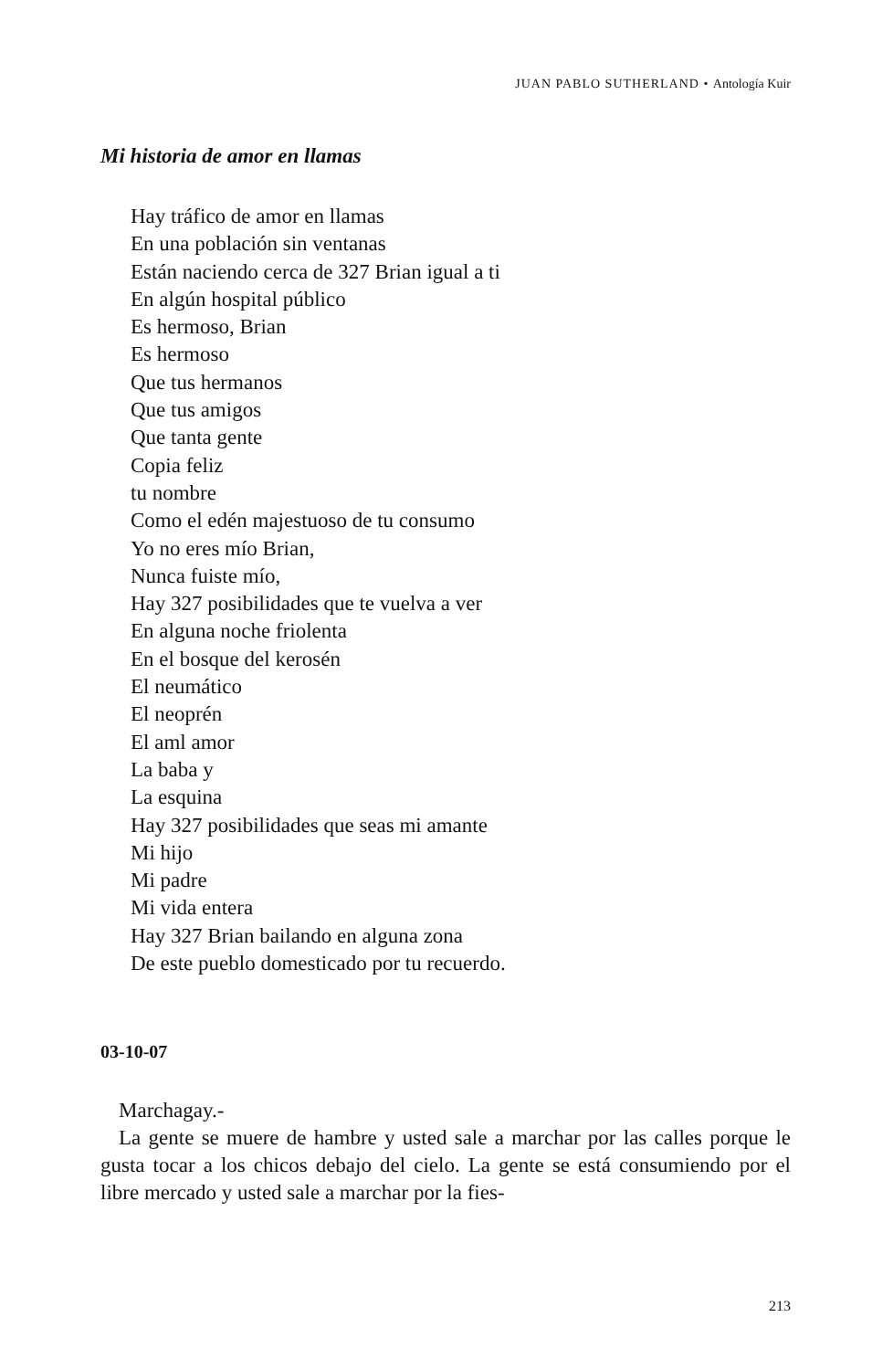JUAN PABLO SUTHERLAND • Antología Kuir
Mi historia de amor en llamas
Hay tráfico de amor en llamas
En una población sin ventanas
Están naciendo cerca de 327 Brian igual a ti
En algún hospital público
Es hermoso, Brian
Es hermoso
Que tus hermanos
Que tus amigos
Que tanta gente
Copia feliz
tu nombre
Como el edén majestuoso de tu consumo
Yo no eres mío Brian,
Nunca fuiste mío,
Hay 327 posibilidades que te vuelva a ver
En alguna noche friolenta
En el bosque del kerosén
El neumático
El neoprén
El aml amor
La baba y
La esquina
Hay 327 posibilidades que seas mi amante
Mi hijo
Mi padre
Mi vida entera
Hay 327 Brian bailando en alguna zona
De este pueblo domesticado por tu recuerdo.
03-10-07
Marchagay.-
La gente se muere de hambre y usted sale a marchar por las calles porque le gusta tocar a los chicos debajo del cielo. La gente se está consumiendo por el libre mercado y usted sale a marchar por la fies-
213